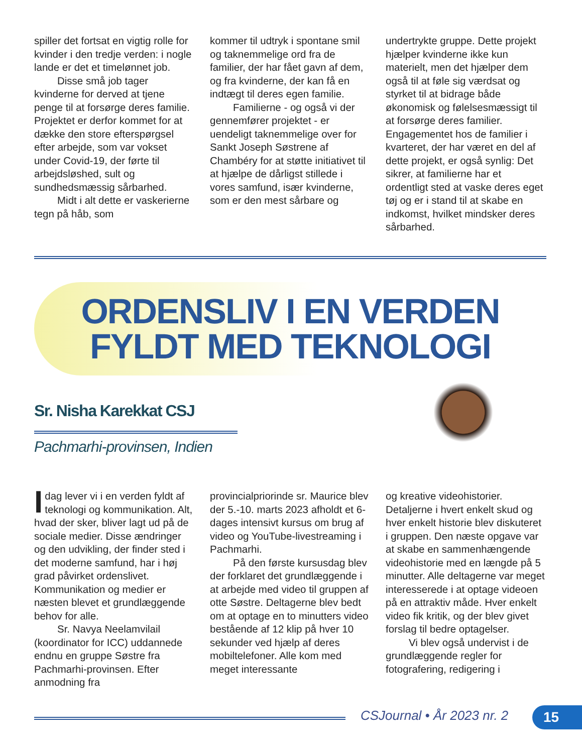spiller det fortsat en vigtig rolle for kvinder i den tredje verden: i nogle lande er det et timelønnet job.
Disse små job tager kvinderne for derved at tjene penge til at forsørge deres familie. Projektet er derfor kommet for at dække den store efterspørgsel efter arbejde, som var vokset under Covid-19, der førte til arbejdsløshed, sult og sundhedsmæssig sårbarhed.
Midt i alt dette er vaskerierne tegn på håb, som
kommer til udtryk i spontane smil og taknemmelige ord fra de familier, der har fået gavn af dem, og fra kvinderne, der kan få en indtægt til deres egen familie.
Familierne - og også vi der gennemfører projektet - er uendeligt taknemmelige over for Sankt Joseph Søstrene af Chambéry for at støtte initiativet til at hjælpe de dårligst stillede i vores samfund, især kvinderne, som er den mest sårbare og
undertrykte gruppe. Dette projekt hjælper kvinderne ikke kun materielt, men det hjælper dem også til at føle sig værdsat og styrket til at bidrage både økonomisk og følelsesmæssigt til at forsørge deres familier. Engagementet hos de familier i kvarteret, der har været en del af dette projekt, er også synlig: Det sikrer, at familierne har et ordentligt sted at vaske deres eget tøj og er i stand til at skabe en indkomst, hvilket mindsker deres sårbarhed.
ORDENSLIV I EN VERDEN
FYLDT MED TEKNOLOGI
Sr. Nisha Karekkat CSJ
Pachmarhi-provinsen, Indien
Idag lever vi i en verden fyldt af teknologi og kommunikation. Alt, hvad der sker, bliver lagt ud på de sociale medier. Disse ændringer og den udvikling, der finder sted i det moderne samfund, har i høj grad påvirket ordenslivet. Kommunikation og medier er næsten blevet et grundlæggende behov for alle.
Sr. Navya Neelamvilail (koordinator for ICC) uddannede endnu en gruppe Søstre fra Pachmarhi-provinsen. Efter anmodning fra
provincialpriorinde sr. Maurice blev der 5.-10. marts 2023 afholdt et 6-dages intensivt kursus om brug af video og YouTube-livestreaming i Pachmarhi.
På den første kursusdag blev der forklaret det grundlæggende i at arbejde med video til gruppen af otte Søstre. Deltagerne blev bedt om at optage en to minutters video bestående af 12 klip på hver 10 sekunder ved hjælp af deres mobiltelefoner. Alle kom med meget interessante
og kreative videohistorier. Detaljerne i hvert enkelt skud og hver enkelt historie blev diskuteret i gruppen. Den næste opgave var at skabe en sammenhængende videohistorie med en længde på 5 minutter. Alle deltagerne var meget interesserede i at optage videoen på en attraktiv måde. Hver enkelt video fik kritik, og der blev givet forslag til bedre optagelser.
Vi blev også undervist i de grundlæggende regler for fotografering, redigering i
CSJournal • År 2023 nr. 2 15